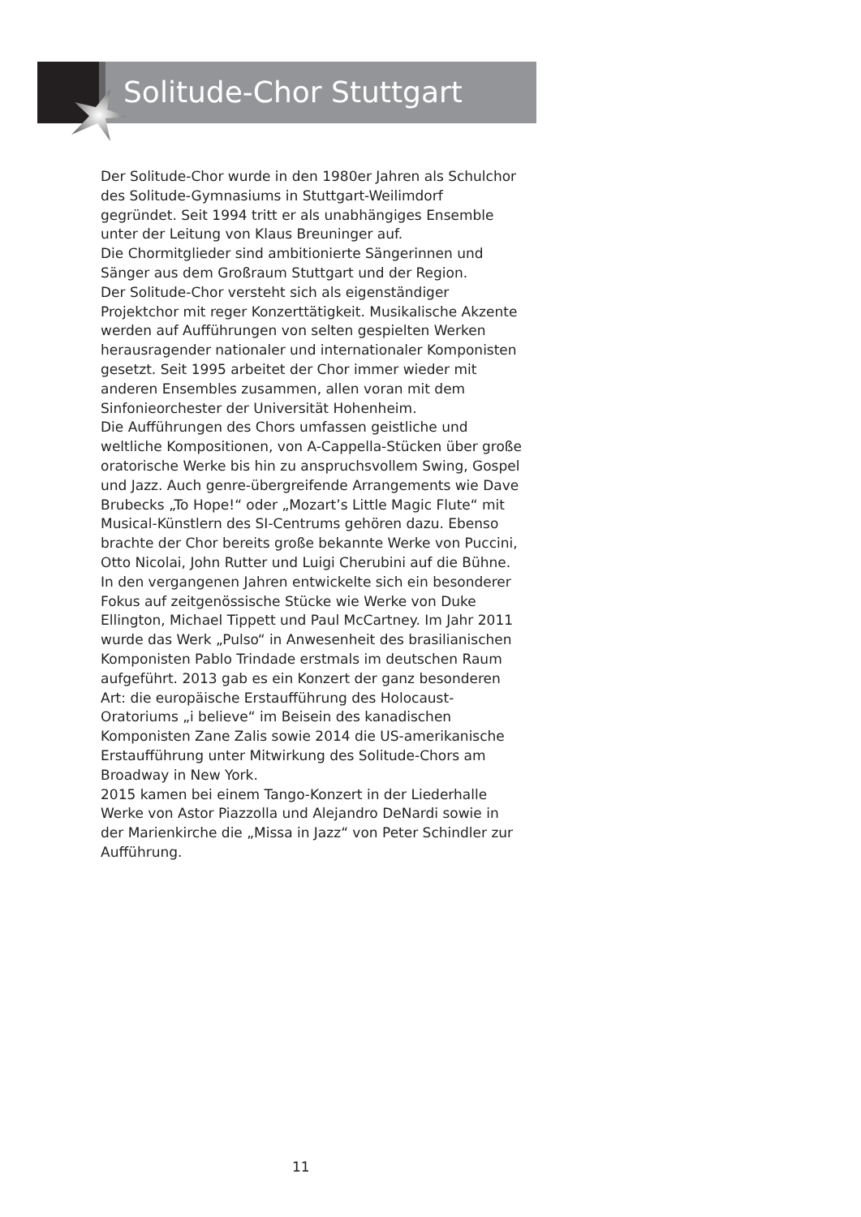Solitude-Chor Stuttgart
Der Solitude-Chor wurde in den 1980er Jahren als Schulchor des Solitude-Gymnasiums in Stuttgart-Weilimdorf gegründet. Seit 1994 tritt er als unabhängiges Ensemble unter der Leitung von Klaus Breuninger auf.
Die Chormitglieder sind ambitionierte Sängerinnen und Sänger aus dem Großraum Stuttgart und der Region.
Der Solitude-Chor versteht sich als eigenständiger Projektchor mit reger Konzerttätigkeit. Musikalische Akzente werden auf Aufführungen von selten gespielten Werken herausragender nationaler und internationaler Komponisten gesetzt. Seit 1995 arbeitet der Chor immer wieder mit anderen Ensembles zusammen, allen voran mit dem Sinfonieorchester der Universität Hohenheim.
Die Aufführungen des Chors umfassen geistliche und weltliche Kompositionen, von A-Cappella-Stücken über große oratorische Werke bis hin zu anspruchsvollem Swing, Gospel und Jazz. Auch genre-übergreifende Arrangements wie Dave Brubecks „To Hope!“ oder „Mozart’s Little Magic Flute“ mit Musical-Künstlern des SI-Centrums gehören dazu. Ebenso brachte der Chor bereits große bekannte Werke von Puccini, Otto Nicolai, John Rutter und Luigi Cherubini auf die Bühne.
In den vergangenen Jahren entwickelte sich ein besonderer Fokus auf zeitgenössische Stücke wie Werke von Duke Ellington, Michael Tippett und Paul McCartney. Im Jahr 2011 wurde das Werk „Pulso“ in Anwesenheit des brasilianischen Komponisten Pablo Trindade erstmals im deutschen Raum aufgeführt. 2013 gab es ein Konzert der ganz besonderen Art: die europäische Erstaufführung des Holocaust-Oratoriums „i believe“ im Beisein des kanadischen Komponisten Zane Zalis sowie 2014 die US-amerikanische Erstaufführung unter Mitwirkung des Solitude-Chors am Broadway in New York.
2015 kamen bei einem Tango-Konzert in der Liederhalle Werke von Astor Piazzolla und Alejandro DeNardi sowie in der Marienkirche die „Missa in Jazz“ von Peter Schindler zur Aufführung.
11